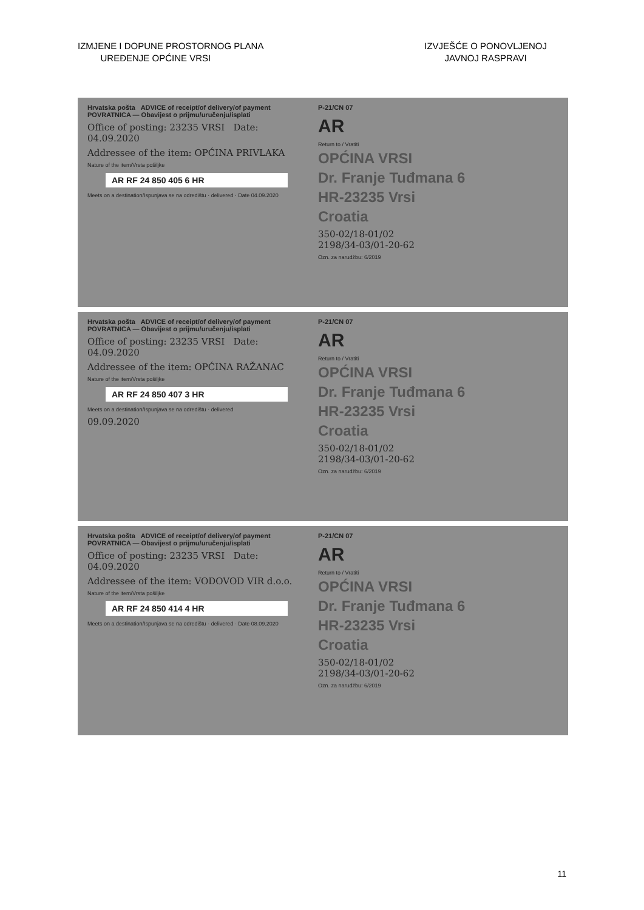IZMJENE I DOPUNE PROSTORNOG PLANA
UREĐENJE OPĆINE VRSI
IZVJEŠĆE O PONOVLJENOJ
JAVNOJ RASPRAVI
Hrvatska pošta ADVICE of receipt/of delivery/of payment POVRATNICA — Obavijest o prijmu/uručenju/isplati
Office of posting: 23235 VRSI Date: 04.09.2020
Addressee of the item: OPĆINA PRIVLAKA
Nature of the item/Vrsta pošiljke
AR RF 24 850 405 6 HR
Meets on a destination/Ispunjava se na odredištu · delivered · Date 04.09.2020
P-21/CN 07
AR
Return to / Vratiti
OPĆINA VRSI
Dr. Franje Tuđmana 6
HR-23235 Vrsi
Croatia
350-02/18-01/02
2198/34-03/01-20-62
Ozn. za narudžbu: 6/2019
Hrvatska pošta ADVICE of receipt/of delivery/of payment POVRATNICA — Obavijest o prijmu/uručenju/isplati
Office of posting: 23235 VRSI Date: 04.09.2020
Addressee of the item: OPĆINA RAŽANAC
Nature of the item/Vrsta pošiljke
AR RF 24 850 407 3 HR
Meets on a destination/Ispunjava se na odredištu · delivered
09.09.2020
P-21/CN 07
AR
Return to / Vratiti
OPĆINA VRSI
Dr. Franje Tuđmana 6
HR-23235 Vrsi
Croatia
350-02/18-01/02
2198/34-03/01-20-62
Ozn. za narudžbu: 6/2019
Hrvatska pošta ADVICE of receipt/of delivery/of payment POVRATNICA — Obavijest o prijmu/uručenju/isplati
Office of posting: 23235 VRSI Date: 04.09.2020
Addressee of the item: VODOVOD VIR d.o.o.
Nature of the item/Vrsta pošiljke
AR RF 24 850 414 4 HR
Meets on a destination/Ispunjava se na odredištu · delivered · Date 08.09.2020
P-21/CN 07
AR
Return to / Vratiti
OPĆINA VRSI
Dr. Franje Tuđmana 6
HR-23235 Vrsi
Croatia
350-02/18-01/02
2198/34-03/01-20-62
Ozn. za narudžbu: 6/2019
11